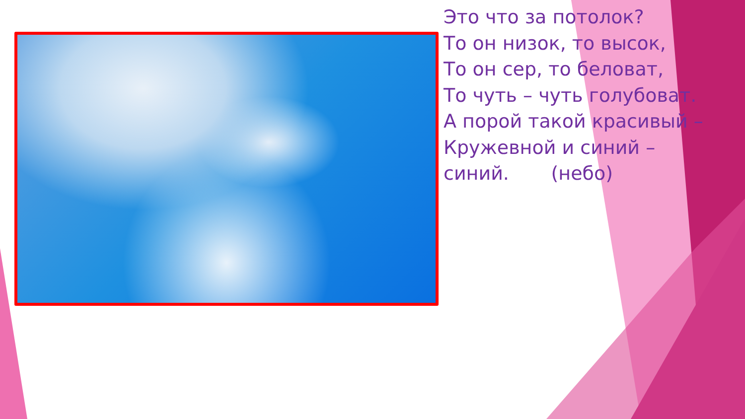Это что за потолок?
То он низок, то высок,
То он сер, то беловат,
То чуть – чуть голубоват.
А порой такой красивый –
Кружевной и синий –
синий. (небо)